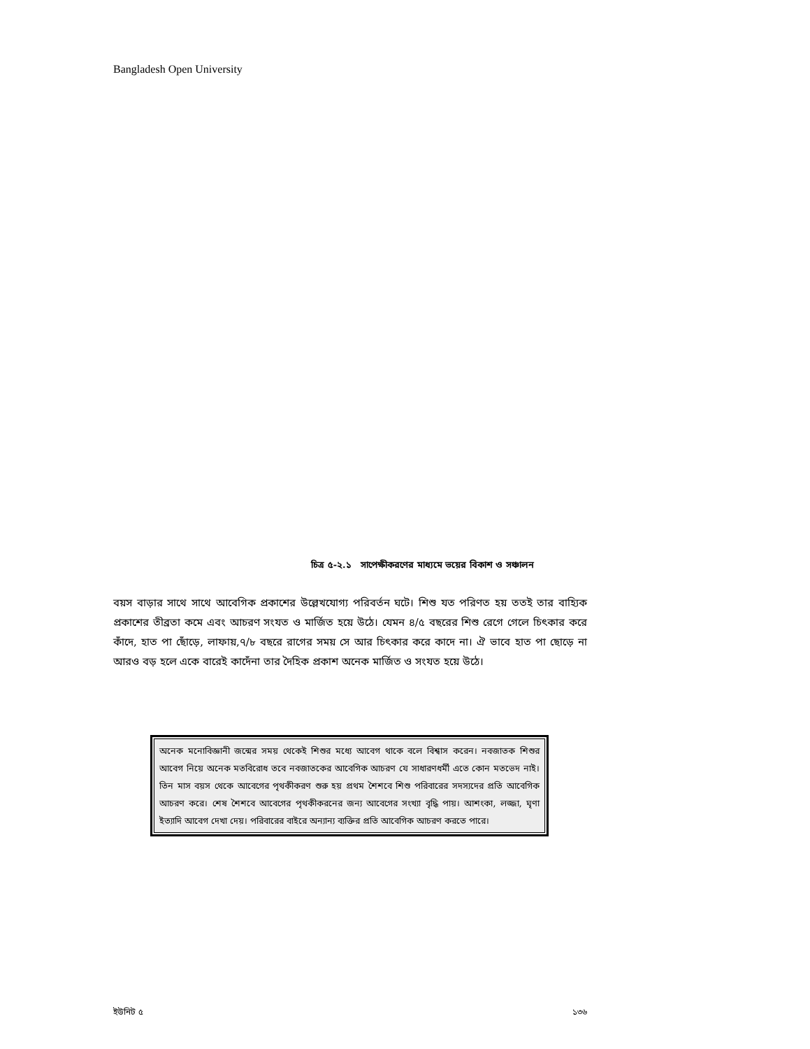Bangladesh Open University
চিত্র ৫-২.১ সাপেক্ষীকরণের মাধ্যমে ভয়ের বিকাশ ও সঞ্চালন
বয়স বাড়ার সাথে সাথে আবেগিক প্রকাশের উল্লেখযোগ্য পরিবর্তন ঘটে। শিশু যত পরিণত হয় ততই তার বাহ্যিক প্রকাশের তীব্রতা কমে এবং আচরণ সংযত ও মার্জিত হয়ে উঠে। যেমন ৪/৫ বছরের শিশু রেগে গেলে চিৎকার করে কাঁদে, হাত পা ছোঁড়ে, লাফায়,৭/৮ বছরে রাগের সময় সে আর চিৎকার করে কাদে না। ঐ ভাবে হাত পা ছোড়ে না আরও বড় হলে একে বারেই কাদেঁনা তার দৈহিক প্রকাশ অনেক মার্জিত ও সংযত হয়ে উঠে।
অনেক মনোবিজ্ঞানী জন্মের সময় থেকেই শিশুর মধ্যে আবেগ থাকে বলে বিশ্বাস করেন। নবজাতক শিশুর আবেগ নিয়ে অনেক মতবিরোধ তবে নবজাতকের আবেগিক আচরণ যে সাধারণধর্মী এতে কোন মতভেদ নাই। তিন মাস বয়স থেকে আবেগের পৃথকীকরণ শুরু হয় প্রথম শৈশবে শিশু পরিবারের সদস্যদের প্রতি আবেগিক আচরণ করে। শেষ শৈশবে আবেগের পৃথকীকরনের জন্য আবেগের সংখ্যা বৃদ্ধি পায়। আশংকা, লজ্জা, ঘৃণা ইত্যাদি আবেগ দেখা দেয়। পরিবারের বাইরে অন্যান্য ব্যক্তির প্রতি আবেগিক আচরণ করতে পারে।
ইউনিট ৫ ১৩৬